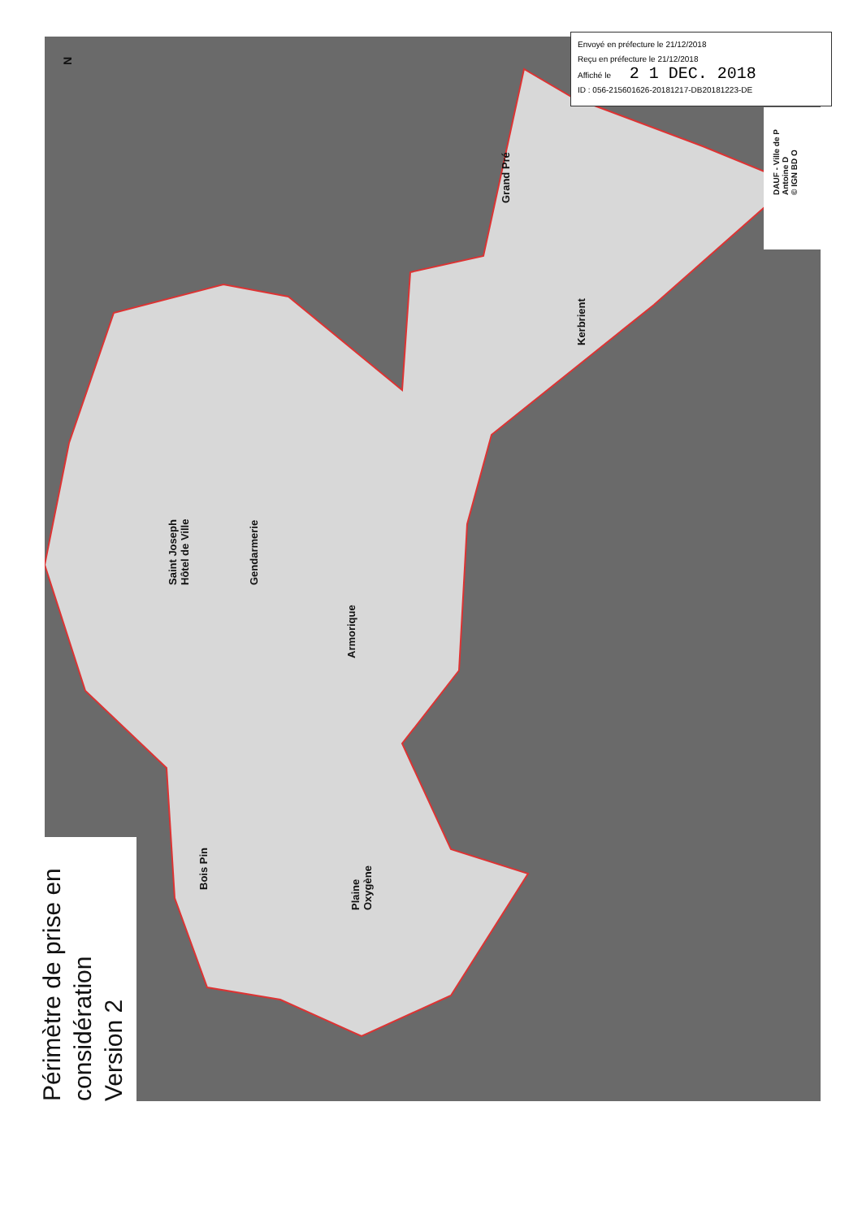Envoyé en préfecture le 21/12/2018
Reçu en préfecture le 21/12/2018
Affiché le 2 1 DEC. 2018
ID : 056-215601626-20181217-DB20181223-DE
DAUF - Ville de P
Antoine D
© IGN BD O
N
Grand Pré
Kerbrient
Saint Joseph
Hôtel de Ville
Gendarmerie
Armorique
Bois Pin
Plaine
Oxygène
Périmètre de prise en
considération
Version 2